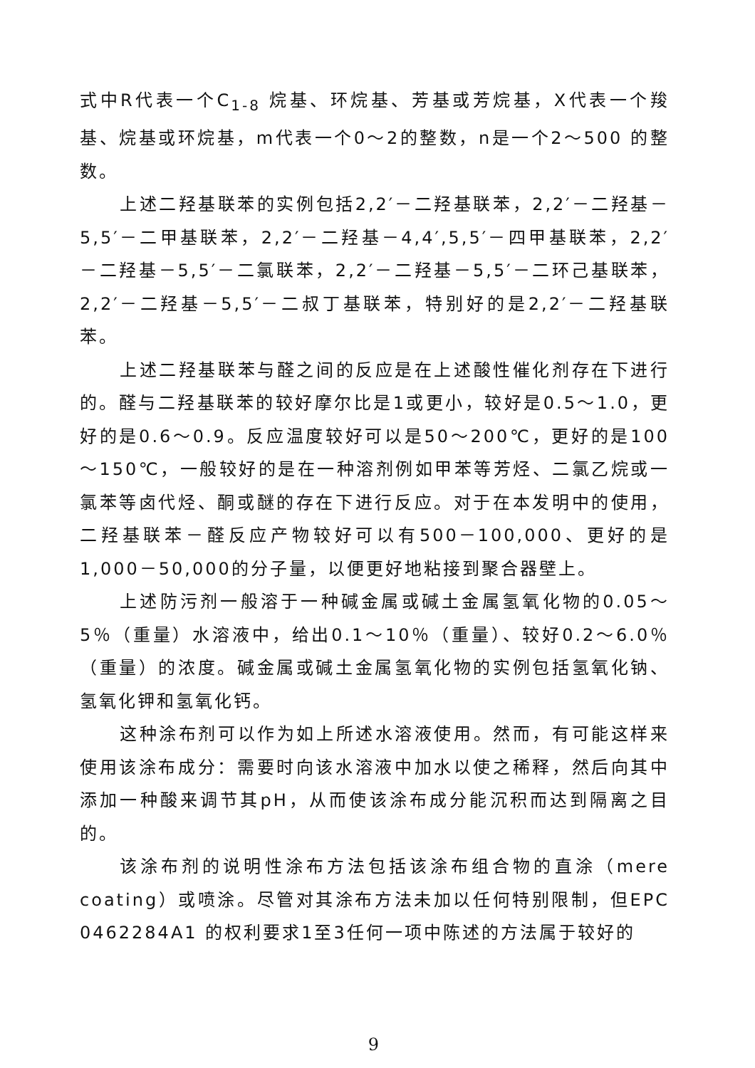式中R代表一个C<sub>1-8</sub> 烷基、环烷基、芳基或芳烷基，X代表一个羧基、烷基或环烷基，m代表一个0～2的整数，n是一个2～500 的整数。
上述二羟基联苯的实例包括2,2′－二羟基联苯，2,2′－二羟基－5,5′－二甲基联苯，2,2′－二羟基－4,4′,5,5′－四甲基联苯，2,2′－二羟基－5,5′－二氯联苯，2,2′－二羟基－5,5′－二环己基联苯，2,2′－二羟基－5,5′－二叔丁基联苯，特别好的是2,2′－二羟基联苯。
上述二羟基联苯与醛之间的反应是在上述酸性催化剂存在下进行的。醛与二羟基联苯的较好摩尔比是1或更小，较好是0.5～1.0，更好的是0.6～0.9。反应温度较好可以是50～200℃，更好的是100～150℃，一般较好的是在一种溶剂例如甲苯等芳烃、二氯乙烷或一氯苯等卤代烃、酮或醚的存在下进行反应。对于在本发明中的使用，二羟基联苯－醛反应产物较好可以有500－100,000、更好的是1,000－50,000的分子量，以便更好地粘接到聚合器壁上。
上述防污剂一般溶于一种碱金属或碱土金属氢氧化物的0.05～5％（重量）水溶液中，给出0.1～10％（重量）、较好0.2～6.0％（重量）的浓度。碱金属或碱土金属氢氧化物的实例包括氢氧化钠、氢氧化钾和氢氧化钙。
这种涂布剂可以作为如上所述水溶液使用。然而，有可能这样来使用该涂布成分：需要时向该水溶液中加水以使之稀释，然后向其中添加一种酸来调节其pH，从而使该涂布成分能沉积而达到隔离之目的。
该涂布剂的说明性涂布方法包括该涂布组合物的直涂（mere coating）或喷涂。尽管对其涂布方法未加以任何特别限制，但EPC 0462284A1 的权利要求1至3任何一项中陈述的方法属于较好的
9